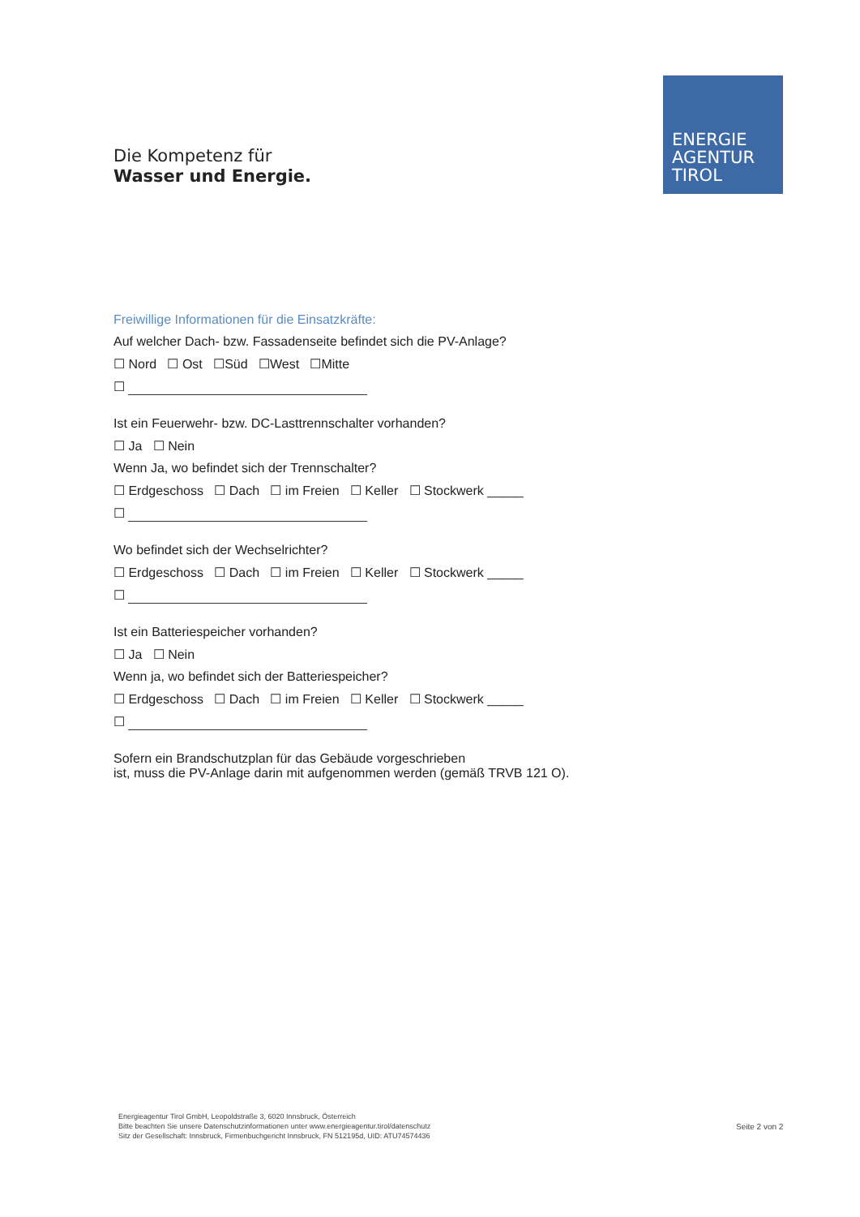Die Kompetenz für
Wasser und Energie.
ENERGIE
AGENTUR
TIROL
Freiwillige Informationen für die Einsatzkräfte:
Auf welcher Dach- bzw. Fassadenseite befindet sich die PV-Anlage?
☐ Nord ☐ Ost ☐Süd ☐West ☐Mitte
☐
Ist ein Feuerwehr- bzw. DC-Lasttrennschalter vorhanden?
☐ Ja ☐ Nein
Wenn Ja, wo befindet sich der Trennschalter?
☐ Erdgeschoss ☐ Dach ☐ im Freien ☐ Keller ☐ Stockwerk _____
☐
Wo befindet sich der Wechselrichter?
☐ Erdgeschoss ☐ Dach ☐ im Freien ☐ Keller ☐ Stockwerk _____
☐
Ist ein Batteriespeicher vorhanden?
☐ Ja ☐ Nein
Wenn ja, wo befindet sich der Batteriespeicher?
☐ Erdgeschoss ☐ Dach ☐ im Freien ☐ Keller ☐ Stockwerk _____
☐
Sofern ein Brandschutzplan für das Gebäude vorgeschrieben
ist, muss die PV-Anlage darin mit aufgenommen werden (gemäß TRVB 121 O).
Energieagentur Tirol GmbH, Leopoldstraße 3, 6020 Innsbruck, Österreich
Bitte beachten Sie unsere Datenschutzinformationen unter www.energieagentur.tirol/datenschutz
Sitz der Gesellschaft: Innsbruck, Firmenbuchgericht Innsbruck, FN 512195d, UID: ATU74574436
Seite 2 von 2